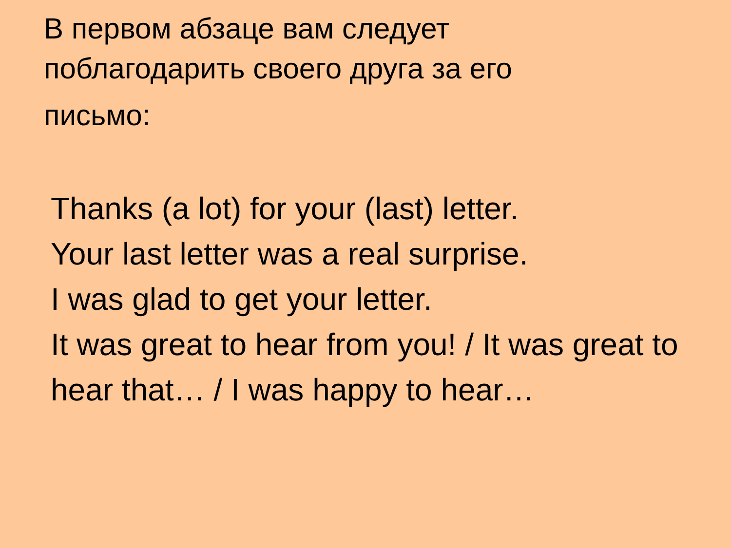В первом абзаце вам следует
поблагодарить своего друга за его
письмо:
Thanks (a lot) for your (last) letter.
Your last letter was a real surprise.
I was glad to get your letter.
It was great to hear from you! / It was great to hear that… / I was happy to hear…